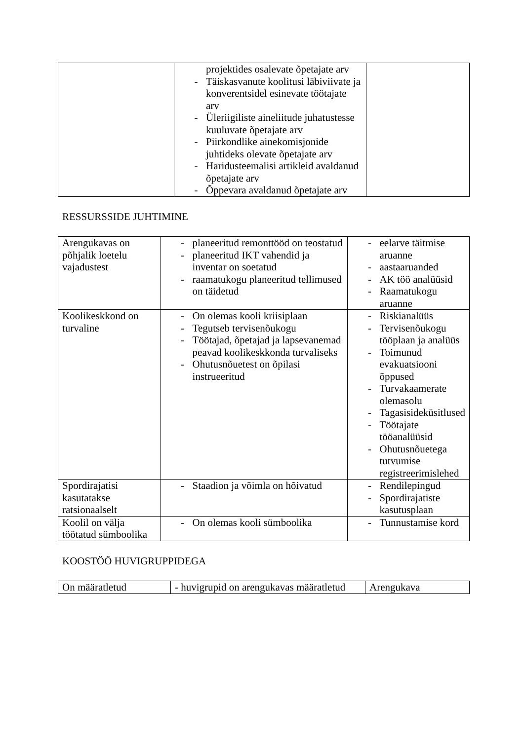| | projektides osalevate õpetajate arv - Täiskasvanute koolitusi läbiviivate ja konverentsidel esinevate töötajate arv - Üleriigiliste aineliitude juhatustesse kuuluvate õpetajate arv - Piirkondlike ainekomisjonide juhtideks olevate õpetajate arv - Haridusteemalisi artikleid avaldanud õpetajate arv - Õppevara avaldanud õpetajate arv | |
RESSURSSIDE JUHTIMINE
| Arengukavas on põhjalik loetelu vajadustest | - planeeritud remonttööd on teostatud - planeeritud IKT vahendid ja inventar on soetatud - raamatukogu planeeritud tellimused on täidetud | - eelarve täitmise aruanne - aastaaruanded - AK töö analüüsid - Raamatukogu aruanne |
| Koolikeskkond on turvaline | - On olemas kooli kriisiplaan - Tegutseb tervisenõukogu - Töötajad, õpetajad ja lapsevanemad peavad koolikeskkonda turvaliseks - Ohutusnõuetest on õpilasi instrueeritud | - Riskianalüüs - Tervisenõukogu tööplaan ja analüüs - Toimunud evakuatsiooni õppused - Turvakaamerate olemasolu - Tagasisideküsitlused - Töötajate tööanalüüsid - Ohutusnõuetega tutvumise registreerimislehed |
| Spordirajatisi kasutatakse ratsionaalselt | - Staadion ja võimla on hõivatud | - Rendilepingud - Spordirajatiste kasutusplaan |
| Koolil on välja töötatud sümboolika | - On olemas kooli sümboolika | - Tunnustamise kord |
KOOSTÖÖ HUVIGRUPPIDEGA
| On määratletud | - huvigrupid on arengukavas määratletud | Arengukava |